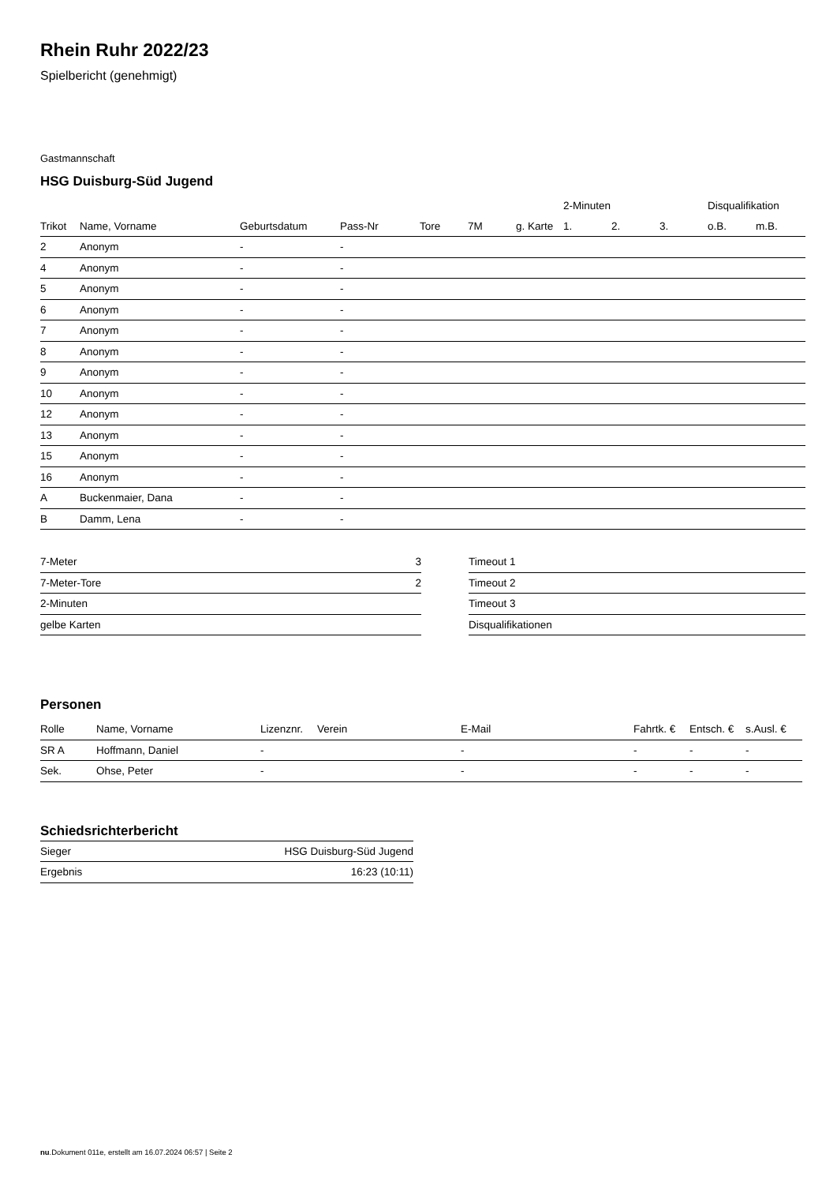Rhein Ruhr 2022/23
Spielbericht (genehmigt)
Gastmannschaft
HSG Duisburg-Süd Jugend
| | | | | | | | 2-Minuten | | | Disqualifikation | |
| --- | --- | --- | --- | --- | --- | --- | --- | --- | --- | --- | --- |
| Trikot | Name, Vorname | Geburtsdatum | Pass-Nr | Tore | 7M | g. Karte | 1. | 2. | 3. | o.B. | m.B. |
| 2 | Anonym | - | - | | | | | | | | |
| 4 | Anonym | - | - | | | | | | | | |
| 5 | Anonym | - | - | | | | | | | | |
| 6 | Anonym | - | - | | | | | | | | |
| 7 | Anonym | - | - | | | | | | | | |
| 8 | Anonym | - | - | | | | | | | | |
| 9 | Anonym | - | - | | | | | | | | |
| 10 | Anonym | - | - | | | | | | | | |
| 12 | Anonym | - | - | | | | | | | | |
| 13 | Anonym | - | - | | | | | | | | |
| 15 | Anonym | - | - | | | | | | | | |
| 16 | Anonym | - | - | | | | | | | | |
| A | Buckenmaier, Dana | - | - | | | | | | | | |
| B | Damm, Lena | - | - | | | | | | | | |
| 7-Meter | 3 |
| 7-Meter-Tore | 2 |
| 2-Minuten | |
| gelbe Karten | |
| Timeout 1 |
| Timeout 2 |
| Timeout 3 |
| Disqualifikationen |
Personen
| Rolle | Name, Vorname | Lizenznr. | Verein | E-Mail | Fahrtk. € | Entsch. € | s.Ausl. € |
| --- | --- | --- | --- | --- | --- | --- | --- |
| SR A | Hoffmann, Daniel | - | | - | - | - | - |
| Sek. | Ohse, Peter | - | | - | - | - | - |
Schiedsrichterbericht
| Sieger | HSG Duisburg-Süd Jugend |
| Ergebnis | 16:23 (10:11) |
nu.Dokument 011e, erstellt am 16.07.2024 06:57 | Seite 2